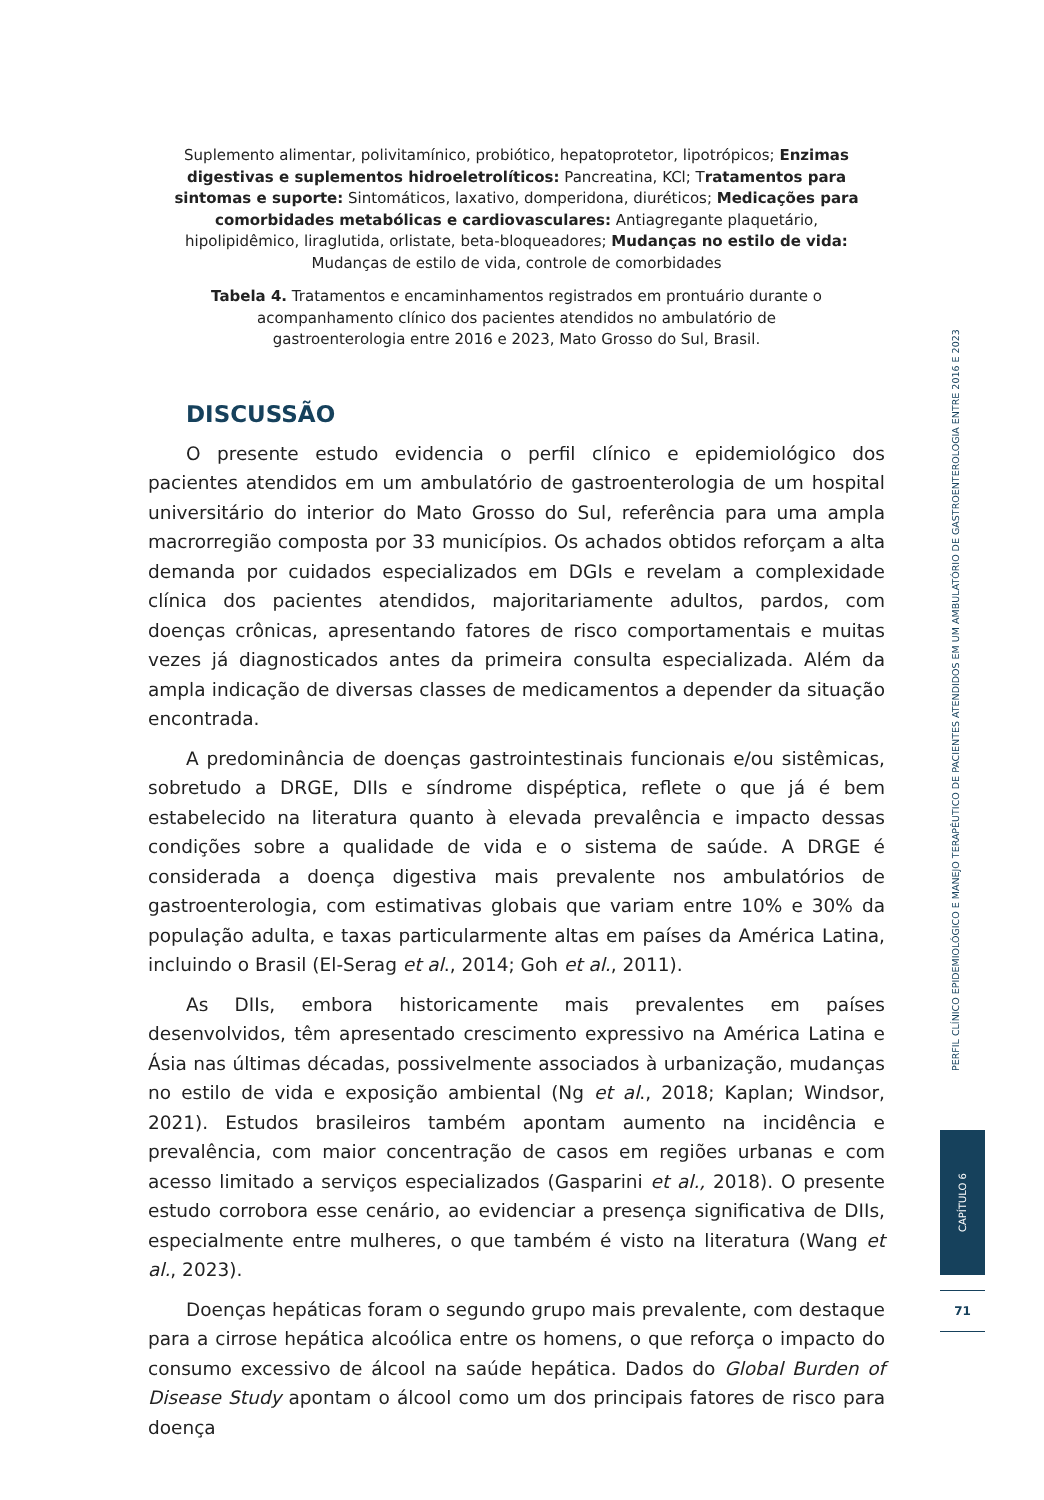Suplemento alimentar, polivitamínico, probiótico, hepatoprotetor, lipotrópicos; Enzimas digestivas e suplementos hidroeletrolíticos: Pancreatina, KCl; Tratamentos para sintomas e suporte: Sintomáticos, laxativo, domperidona, diuréticos; Medicações para comorbidades metabólicas e cardiovasculares: Antiagregante plaquetário, hipolipidêmico, liraglutida, orlistate, beta-bloqueadores; Mudanças no estilo de vida: Mudanças de estilo de vida, controle de comorbidades
Tabela 4. Tratamentos e encaminhamentos registrados em prontuário durante o acompanhamento clínico dos pacientes atendidos no ambulatório de gastroenterologia entre 2016 e 2023, Mato Grosso do Sul, Brasil.
DISCUSSÃO
O presente estudo evidencia o perfil clínico e epidemiológico dos pacientes atendidos em um ambulatório de gastroenterologia de um hospital universitário do interior do Mato Grosso do Sul, referência para uma ampla macrorregião composta por 33 municípios. Os achados obtidos reforçam a alta demanda por cuidados especializados em DGIs e revelam a complexidade clínica dos pacientes atendidos, majoritariamente adultos, pardos, com doenças crônicas, apresentando fatores de risco comportamentais e muitas vezes já diagnosticados antes da primeira consulta especializada. Além da ampla indicação de diversas classes de medicamentos a depender da situação encontrada.
A predominância de doenças gastrointestinais funcionais e/ou sistêmicas, sobretudo a DRGE, DIIs e síndrome dispéptica, reflete o que já é bem estabelecido na literatura quanto à elevada prevalência e impacto dessas condições sobre a qualidade de vida e o sistema de saúde. A DRGE é considerada a doença digestiva mais prevalente nos ambulatórios de gastroenterologia, com estimativas globais que variam entre 10% e 30% da população adulta, e taxas particularmente altas em países da América Latina, incluindo o Brasil (El-Serag et al., 2014; Goh et al., 2011).
As DIIs, embora historicamente mais prevalentes em países desenvolvidos, têm apresentado crescimento expressivo na América Latina e Ásia nas últimas décadas, possivelmente associados à urbanização, mudanças no estilo de vida e exposição ambiental (Ng et al., 2018; Kaplan; Windsor, 2021). Estudos brasileiros também apontam aumento na incidência e prevalência, com maior concentração de casos em regiões urbanas e com acesso limitado a serviços especializados (Gasparini et al., 2018). O presente estudo corrobora esse cenário, ao evidenciar a presença significativa de DIIs, especialmente entre mulheres, o que também é visto na literatura (Wang et al., 2023).
Doenças hepáticas foram o segundo grupo mais prevalente, com destaque para a cirrose hepática alcoólica entre os homens, o que reforça o impacto do consumo excessivo de álcool na saúde hepática. Dados do Global Burden of Disease Study apontam o álcool como um dos principais fatores de risco para doença
PERFIL CLÍNICO EPIDEMIOLÓGICO E MANEJO TERAPÊUTICO DE PACIENTES ATENDIDOS EM UM AMBULATÓRIO DE GASTROENTEROLOGIA ENTRE 2016 E 2023
CAPÍTULO 6
71